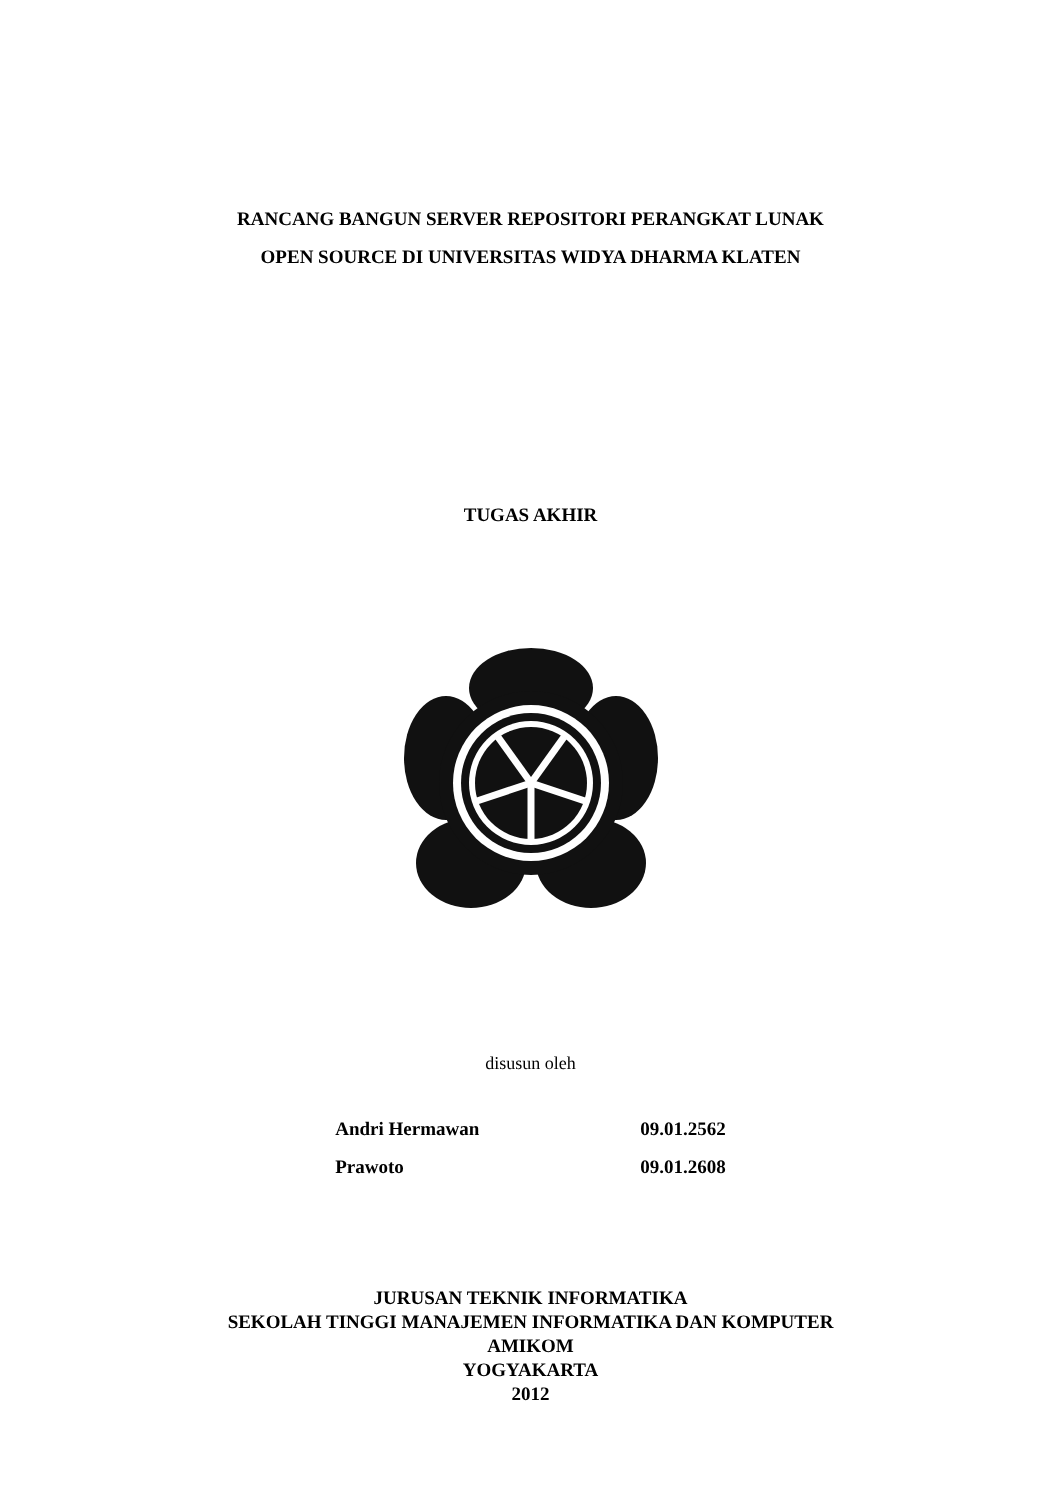RANCANG BANGUN SERVER REPOSITORI PERANGKAT LUNAK
OPEN SOURCE DI UNIVERSITAS WIDYA DHARMA KLATEN
TUGAS AKHIR
disusun oleh
| Andri Hermawan | 09.01.2562 |
| Prawoto | 09.01.2608 |
JURUSAN TEKNIK INFORMATIKA
SEKOLAH TINGGI MANAJEMEN INFORMATIKA DAN KOMPUTER
AMIKOM
YOGYAKARTA
2012